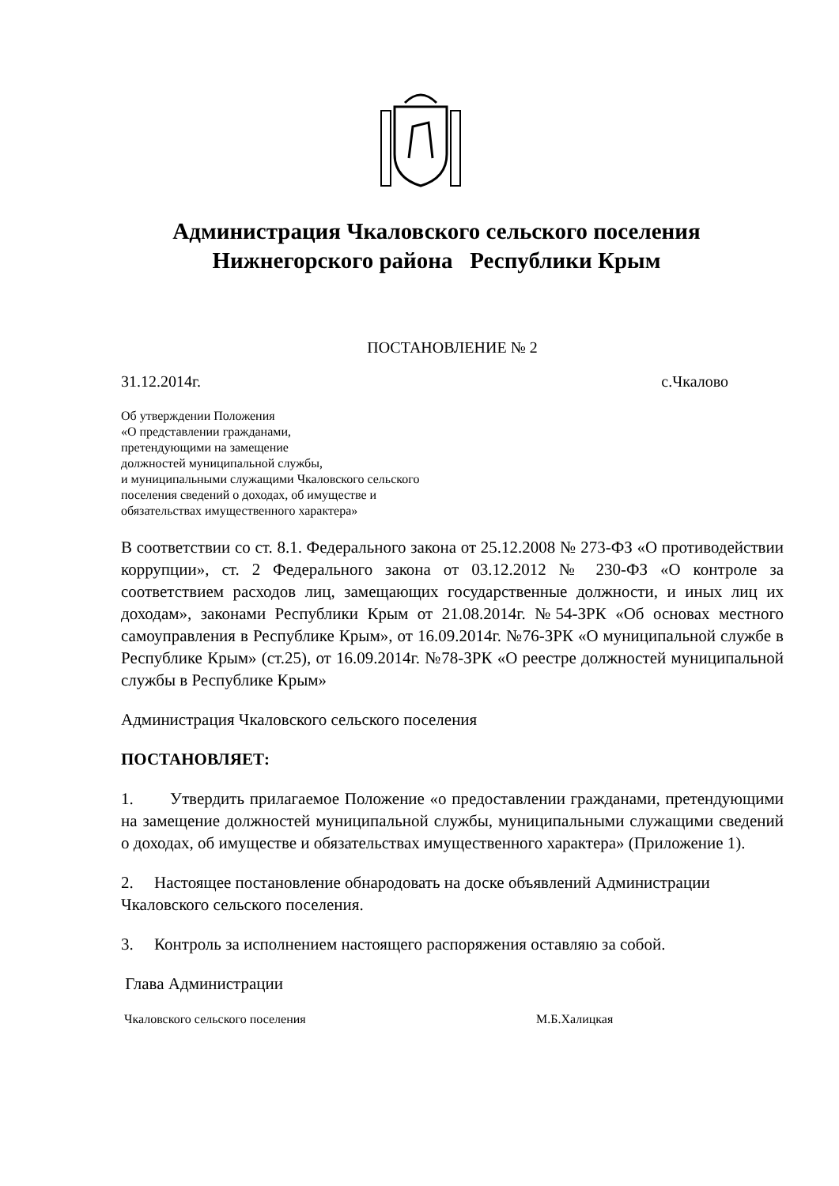Администрация Чкаловского сельского поселения
Нижнегорского района Республики Крым
ПОСТАНОВЛЕНИЕ № 2
31.12.2014г. с.Чкалово
Об утверждении Положения
«О представлении гражданами,
претендующими на замещение
должностей муниципальной службы,
и муниципальными служащими Чкаловского сельского
поселения сведений о доходах, об имуществе и
обязательствах имущественного характера»
В соответствии со ст. 8.1. Федерального закона от 25.12.2008 № 273-ФЗ «О противодействии коррупции», ст. 2 Федерального закона от 03.12.2012 № 230-ФЗ «О контроле за соответствием расходов лиц, замещающих государственные должности, и иных лиц их доходам», законами Республики Крым от 21.08.2014г. №54-ЗРК «Об основах местного самоуправления в Республике Крым», от 16.09.2014г. №76-ЗРК «О муниципальной службе в Республике Крым» (ст.25), от 16.09.2014г. №78-ЗРК «О реестре должностей муниципальной службы в Республике Крым»
Администрация Чкаловского сельского поселения
ПОСТАНОВЛЯЕТ:
1. Утвердить прилагаемое Положение «о предоставлении гражданами, претендующими на замещение должностей муниципальной службы, муниципальными служащими сведений о доходах, об имуществе и обязательствах имущественного характера» (Приложение 1).
2. Настоящее постановление обнародовать на доске объявлений Администрации Чкаловского сельского поселения.
3. Контроль за исполнением настоящего распоряжения оставляю за собой.
Глава Администрации
Чкаловского сельского поселения М.Б.Халицкая